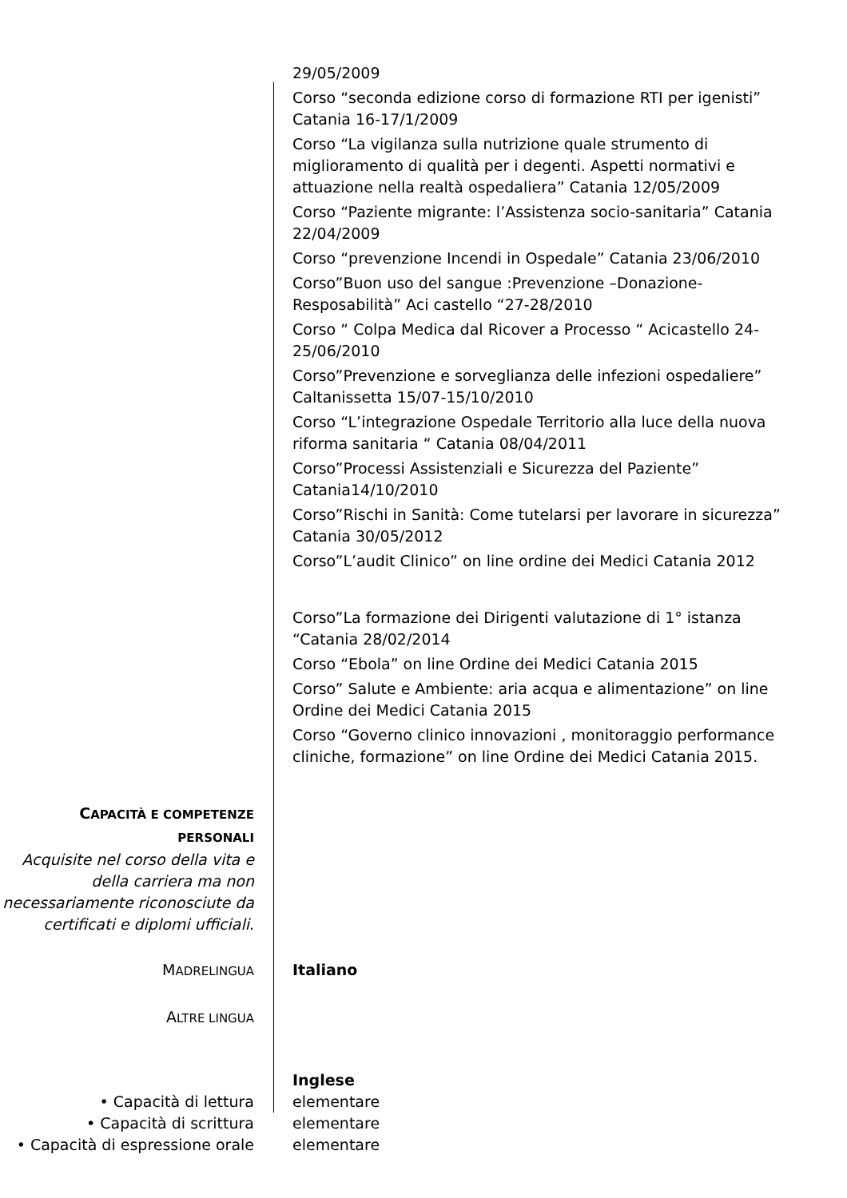29/05/2009
Corso “seconda edizione corso di formazione RTI per igenisti” Catania 16-17/1/2009
Corso “La vigilanza sulla nutrizione quale strumento di miglioramento di qualità per i degenti. Aspetti normativi e attuazione nella realtà ospedaliera” Catania 12/05/2009
Corso “Paziente migrante: l’Assistenza socio-sanitaria” Catania 22/04/2009
Corso “prevenzione Incendi in Ospedale” Catania 23/06/2010
Corso”Buon uso del sangue :Prevenzione –Donazione-Resposabilità” Aci castello “27-28/2010
Corso “ Colpa Medica dal Ricover a Processo “ Acicastello 24-25/06/2010
Corso”Prevenzione e sorveglianza delle infezioni ospedaliere” Caltanissetta 15/07-15/10/2010
Corso “L’integrazione Ospedale Territorio alla luce della nuova riforma sanitaria “ Catania 08/04/2011
Corso”Processi Assistenziali e Sicurezza del Paziente” Catania14/10/2010
Corso”Rischi in Sanità: Come tutelarsi per lavorare in sicurezza” Catania 30/05/2012
Corso”L’audit Clinico” on line ordine dei Medici Catania 2012
Corso”La formazione dei Dirigenti valutazione di 1° istanza “Catania 28/02/2014
Corso “Ebola” on line Ordine dei Medici Catania 2015
Corso” Salute e Ambiente: aria acqua e alimentazione” on line Ordine dei Medici Catania 2015
Corso “Governo clinico innovazioni , monitoraggio performance cliniche, formazione” on line Ordine dei Medici Catania 2015.
CAPACITÀ E COMPETENZE PERSONALI
Acquisite nel corso della vita e della carriera ma non necessariamente riconosciute da certificati e diplomi ufficiali.
MADRELINGUA
Italiano
ALTRE LINGUA
Inglese
• Capacità di lettura elementare
• Capacità di scrittura elementare
• Capacità di espressione orale
elementare